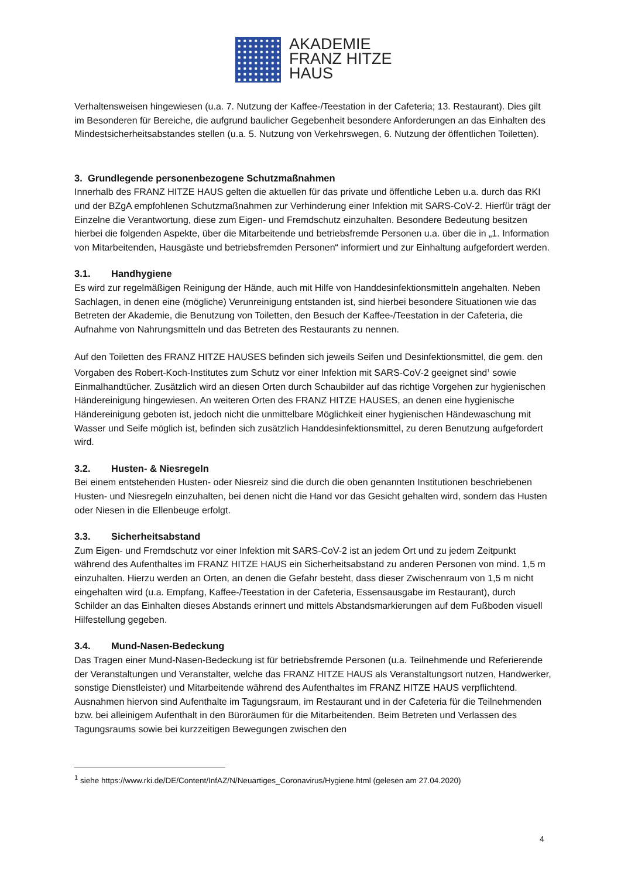AKADEMIE
FRANZ HITZE
HAUS
Verhaltensweisen hingewiesen (u.a. 7. Nutzung der Kaffee-/Teestation in der Cafeteria; 13. Restaurant). Dies gilt im Besonderen für Bereiche, die aufgrund baulicher Gegebenheit besondere Anforderungen an das Einhalten des Mindestsicherheitsabstandes stellen (u.a. 5. Nutzung von Verkehrswegen, 6. Nutzung der öffentlichen Toiletten).
3. Grundlegende personenbezogene Schutzmaßnahmen
Innerhalb des FRANZ HITZE HAUS gelten die aktuellen für das private und öffentliche Leben u.a. durch das RKI und der BZgA empfohlenen Schutzmaßnahmen zur Verhinderung einer Infektion mit SARS-CoV-2. Hierfür trägt der Einzelne die Verantwortung, diese zum Eigen- und Fremdschutz einzuhalten. Besondere Bedeutung besitzen hierbei die folgenden Aspekte, über die Mitarbeitende und betriebsfremde Personen u.a. über die in „1. Information von Mitarbeitenden, Hausgäste und betriebsfremden Personen“ informiert und zur Einhaltung aufgefordert werden.
3.1. Handhygiene
Es wird zur regelmäßigen Reinigung der Hände, auch mit Hilfe von Handdesinfektionsmitteln angehalten. Neben Sachlagen, in denen eine (mögliche) Verunreinigung entstanden ist, sind hierbei besondere Situationen wie das Betreten der Akademie, die Benutzung von Toiletten, den Besuch der Kaffee-/Teestation in der Cafeteria, die Aufnahme von Nahrungsmitteln und das Betreten des Restaurants zu nennen.
Auf den Toiletten des FRANZ HITZE HAUSES befinden sich jeweils Seifen und Desinfektionsmittel, die gem. den Vorgaben des Robert-Koch-Institutes zum Schutz vor einer Infektion mit SARS-CoV-2 geeignet sind<sup>1</sup> sowie Einmalhandtücher. Zusätzlich wird an diesen Orten durch Schaubilder auf das richtige Vorgehen zur hygienischen Händereinigung hingewiesen. An weiteren Orten des FRANZ HITZE HAUSES, an denen eine hygienische Händereinigung geboten ist, jedoch nicht die unmittelbare Möglichkeit einer hygienischen Händewaschung mit Wasser und Seife möglich ist, befinden sich zusätzlich Handdesinfektionsmittel, zu deren Benutzung aufgefordert wird.
3.2. Husten- & Niesregeln
Bei einem entstehenden Husten- oder Niesreiz sind die durch die oben genannten Institutionen beschriebenen Husten- und Niesregeln einzuhalten, bei denen nicht die Hand vor das Gesicht gehalten wird, sondern das Husten oder Niesen in die Ellenbeuge erfolgt.
3.3. Sicherheitsabstand
Zum Eigen- und Fremdschutz vor einer Infektion mit SARS-CoV-2 ist an jedem Ort und zu jedem Zeitpunkt während des Aufenthaltes im FRANZ HITZE HAUS ein Sicherheitsabstand zu anderen Personen von mind. 1,5 m einzuhalten. Hierzu werden an Orten, an denen die Gefahr besteht, dass dieser Zwischenraum von 1,5 m nicht eingehalten wird (u.a. Empfang, Kaffee-/Teestation in der Cafeteria, Essensausgabe im Restaurant), durch Schilder an das Einhalten dieses Abstands erinnert und mittels Abstandsmarkierungen auf dem Fußboden visuell Hilfestellung gegeben.
3.4. Mund-Nasen-Bedeckung
Das Tragen einer Mund-Nasen-Bedeckung ist für betriebsfremde Personen (u.a. Teilnehmende und Referierende der Veranstaltungen und Veranstalter, welche das FRANZ HITZE HAUS als Veranstaltungsort nutzen, Handwerker, sonstige Dienstleister) und Mitarbeitende während des Aufenthaltes im FRANZ HITZE HAUS verpflichtend. Ausnahmen hiervon sind Aufenthalte im Tagungsraum, im Restaurant und in der Cafeteria für die Teilnehmenden bzw. bei alleinigem Aufenthalt in den Büroräumen für die Mitarbeitenden. Beim Betreten und Verlassen des Tagungsraums sowie bei kurzzeitigen Bewegungen zwischen den
<sup>1</sup> siehe https://www.rki.de/DE/Content/InfAZ/N/Neuartiges_Coronavirus/Hygiene.html (gelesen am 27.04.2020)
4